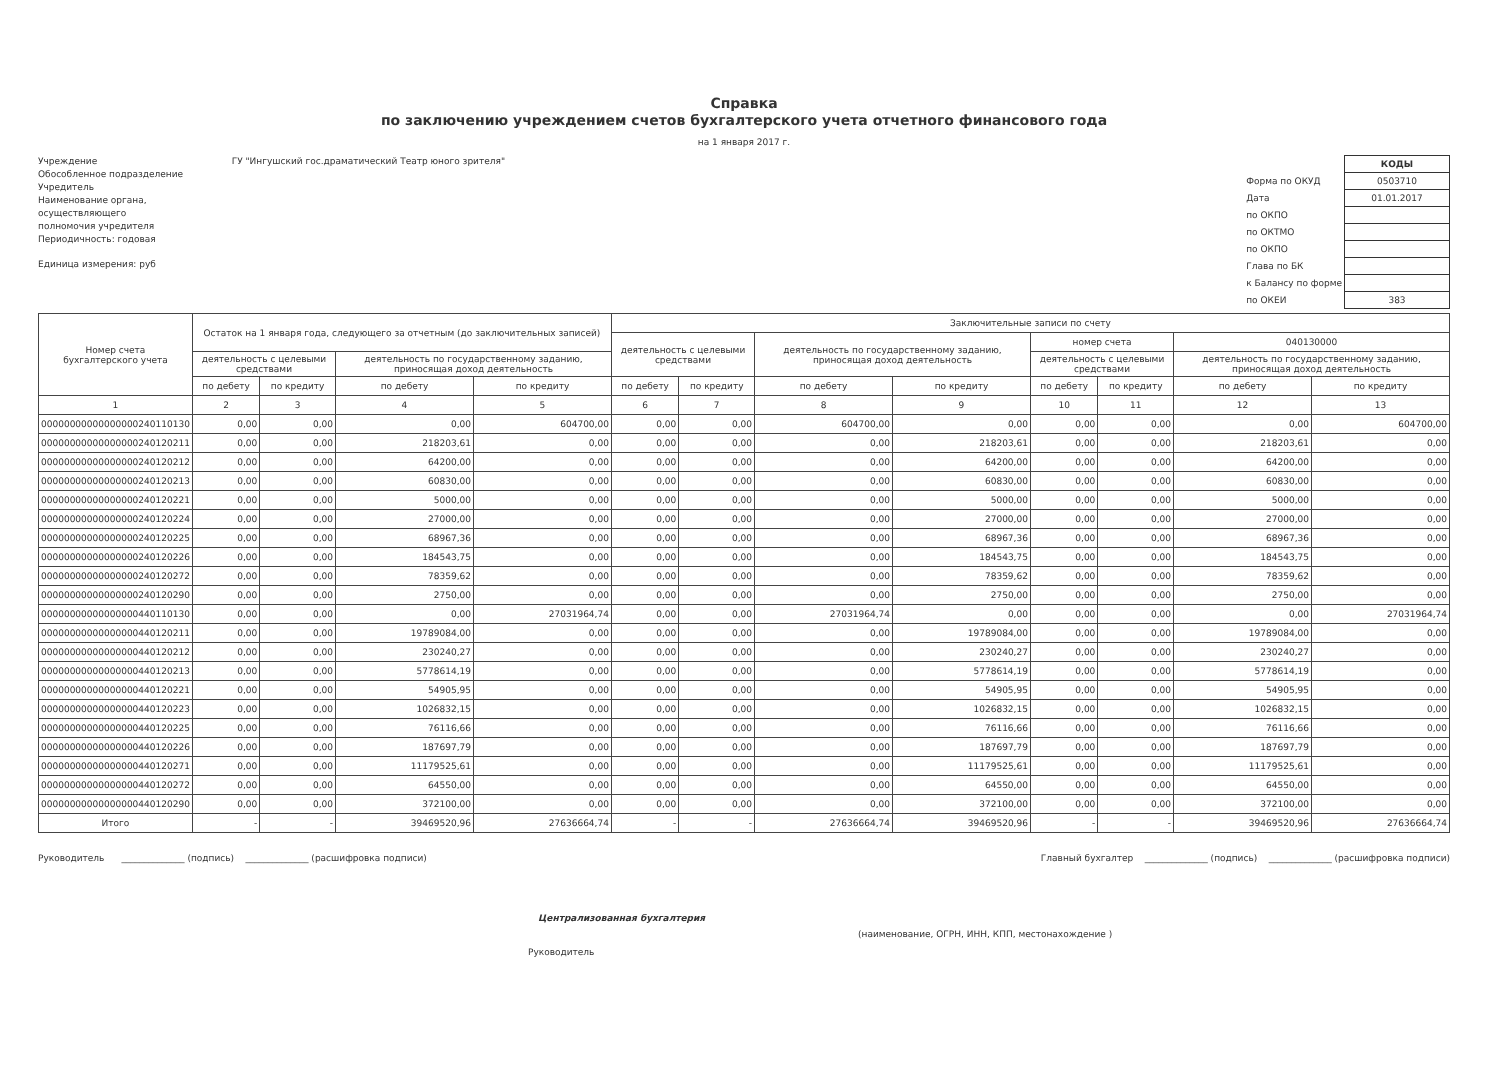Справка
по заключению учреждением счетов бухгалтерского учета отчетного финансового года
на 1 января 2017 г.
Учреждение ГУ "Ингушский гос.драматический Театр юного зрителя"
Обособленное подразделение
Учредитель
Наименование органа,
осуществляющего
полномочия учредителя
Периодичность: годовая
Единица измерения: руб
| | КОДЫ |
| Форма по ОКУД | 0503710 |
| Дата | 01.01.2017 |
| по ОКПО | |
| по ОКТМО | |
| по ОКПО | |
| Глава по БК | |
| к Балансу по форме | |
| по ОКЕИ | 383 |
| Номер счета бухгалтерского учета | Остаток на 1 января года, следующего за отчетным (до заключительных записей) | | | | Заключительные записи по счету | | | | | | | |
| --- | --- | --- | --- | --- | --- | --- | --- | --- | --- | --- | --- | --- |
| | | | | | деятельность с целевыми средствами | | деятельность по государственному заданию, приносящая доход деятельность | | номер счета | | 040130000 | |
| | деятельность с целевыми средствами | | деятельность по государственному заданию, приносящая доход деятельность | | | | | | деятельность с целевыми средствами | | деятельность по государственному заданию, приносящая доход деятельность | |
| | по дебету | по кредиту | по дебету | по кредиту | по дебету | по кредиту | по дебету | по кредиту | по дебету | по кредиту | по дебету | по кредиту |
| 1 | 2 | 3 | 4 | 5 | 6 | 7 | 8 | 9 | 10 | 11 | 12 | 13 |
| 00000000000000000240110130 | 0,00 | 0,00 | 0,00 | 604700,00 | 0,00 | 0,00 | 604700,00 | 0,00 | 0,00 | 0,00 | 0,00 | 604700,00 |
| 00000000000000000240120211 | 0,00 | 0,00 | 218203,61 | 0,00 | 0,00 | 0,00 | 0,00 | 218203,61 | 0,00 | 0,00 | 218203,61 | 0,00 |
| 00000000000000000240120212 | 0,00 | 0,00 | 64200,00 | 0,00 | 0,00 | 0,00 | 0,00 | 64200,00 | 0,00 | 0,00 | 64200,00 | 0,00 |
| 00000000000000000240120213 | 0,00 | 0,00 | 60830,00 | 0,00 | 0,00 | 0,00 | 0,00 | 60830,00 | 0,00 | 0,00 | 60830,00 | 0,00 |
| 00000000000000000240120221 | 0,00 | 0,00 | 5000,00 | 0,00 | 0,00 | 0,00 | 0,00 | 5000,00 | 0,00 | 0,00 | 5000,00 | 0,00 |
| 00000000000000000240120224 | 0,00 | 0,00 | 27000,00 | 0,00 | 0,00 | 0,00 | 0,00 | 27000,00 | 0,00 | 0,00 | 27000,00 | 0,00 |
| 00000000000000000240120225 | 0,00 | 0,00 | 68967,36 | 0,00 | 0,00 | 0,00 | 0,00 | 68967,36 | 0,00 | 0,00 | 68967,36 | 0,00 |
| 00000000000000000240120226 | 0,00 | 0,00 | 184543,75 | 0,00 | 0,00 | 0,00 | 0,00 | 184543,75 | 0,00 | 0,00 | 184543,75 | 0,00 |
| 00000000000000000240120272 | 0,00 | 0,00 | 78359,62 | 0,00 | 0,00 | 0,00 | 0,00 | 78359,62 | 0,00 | 0,00 | 78359,62 | 0,00 |
| 00000000000000000240120290 | 0,00 | 0,00 | 2750,00 | 0,00 | 0,00 | 0,00 | 0,00 | 2750,00 | 0,00 | 0,00 | 2750,00 | 0,00 |
| 00000000000000000440110130 | 0,00 | 0,00 | 0,00 | 27031964,74 | 0,00 | 0,00 | 27031964,74 | 0,00 | 0,00 | 0,00 | 0,00 | 27031964,74 |
| 00000000000000000440120211 | 0,00 | 0,00 | 19789084,00 | 0,00 | 0,00 | 0,00 | 0,00 | 19789084,00 | 0,00 | 0,00 | 19789084,00 | 0,00 |
| 00000000000000000440120212 | 0,00 | 0,00 | 230240,27 | 0,00 | 0,00 | 0,00 | 0,00 | 230240,27 | 0,00 | 0,00 | 230240,27 | 0,00 |
| 00000000000000000440120213 | 0,00 | 0,00 | 5778614,19 | 0,00 | 0,00 | 0,00 | 0,00 | 5778614,19 | 0,00 | 0,00 | 5778614,19 | 0,00 |
| 00000000000000000440120221 | 0,00 | 0,00 | 54905,95 | 0,00 | 0,00 | 0,00 | 0,00 | 54905,95 | 0,00 | 0,00 | 54905,95 | 0,00 |
| 00000000000000000440120223 | 0,00 | 0,00 | 1026832,15 | 0,00 | 0,00 | 0,00 | 0,00 | 1026832,15 | 0,00 | 0,00 | 1026832,15 | 0,00 |
| 00000000000000000440120225 | 0,00 | 0,00 | 76116,66 | 0,00 | 0,00 | 0,00 | 0,00 | 76116,66 | 0,00 | 0,00 | 76116,66 | 0,00 |
| 00000000000000000440120226 | 0,00 | 0,00 | 187697,79 | 0,00 | 0,00 | 0,00 | 0,00 | 187697,79 | 0,00 | 0,00 | 187697,79 | 0,00 |
| 00000000000000000440120271 | 0,00 | 0,00 | 11179525,61 | 0,00 | 0,00 | 0,00 | 0,00 | 11179525,61 | 0,00 | 0,00 | 11179525,61 | 0,00 |
| 00000000000000000440120272 | 0,00 | 0,00 | 64550,00 | 0,00 | 0,00 | 0,00 | 0,00 | 64550,00 | 0,00 | 0,00 | 64550,00 | 0,00 |
| 00000000000000000440120290 | 0,00 | 0,00 | 372100,00 | 0,00 | 0,00 | 0,00 | 0,00 | 372100,00 | 0,00 | 0,00 | 372100,00 | 0,00 |
| Итого | - | - | 39469520,96 | 27636664,74 | - | - | 27636664,74 | 39469520,96 | - | - | 39469520,96 | 27636664,74 |
Руководитель ______________ (подпись) ______________ (расшифровка подписи)
Главный бухгалтер ______________ (подпись) ______________ (расшифровка подписи)
Централизованная бухгалтерия
(наименование, ОГРН, ИНН, КПП, местонахождение )
Руководитель